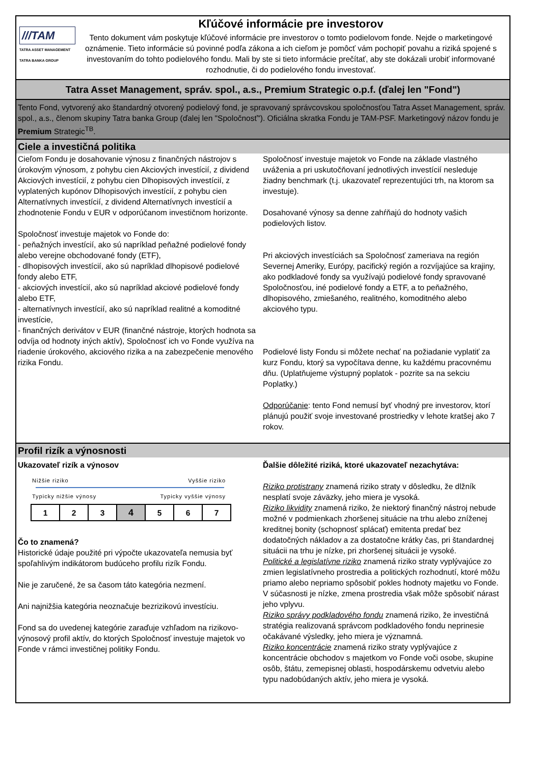///TAM
TATRA ASSET MANAGEMENT
TATRA BANKA GROUP
Kľúčové informácie pre investorov
Tento dokument vám poskytuje kľúčové informácie pre investorov o tomto podielovom fonde. Nejde o marketingové oznámenie. Tieto informácie sú povinné podľa zákona a ich cieľom je pomôcť vám pochopiť povahu a riziká spojené s investovaním do tohto podielového fondu. Mali by ste si tieto informácie prečítať, aby ste dokázali urobiť informované rozhodnutie, či do podielového fondu investovať.
Tatra Asset Management, správ. spol., a.s., Premium Strategic o.p.f. (ďalej len "Fond")
Tento Fond, vytvorený ako štandardný otvorený podielový fond, je spravovaný správcovskou spoločnosťou Tatra Asset Management, správ. spol., a.s., členom skupiny Tatra banka Group (ďalej len "Spoločnosť"). Oficiálna skratka Fondu je TAM-PSF. Marketingový názov fondu je Premium Strategic<sup>TB</sup>.
Ciele a investičná politika
Cieľom Fondu je dosahovanie výnosu z finančných nástrojov s úrokovým výnosom, z pohybu cien Akciových investícií, z dividend Akciových investícií, z pohybu cien Dlhopisových investícií, z vyplatených kupónov Dlhopisových investícií, z pohybu cien Alternatívnych investícií, z dividend Alternatívnych investícií a zhodnotenie Fondu v EUR v odporúčanom investičnom horizonte.
Spoločnosť investuje majetok vo Fonde do:
- peňažných investícií, ako sú napríklad peňažné podielové fondy alebo verejne obchodované fondy (ETF),
- dlhopisových investícií, ako sú napríklad dlhopisové podielové fondy alebo ETF,
- akciových investícií, ako sú napríklad akciové podielové fondy alebo ETF,
- alternatívnych investícií, ako sú napríklad realitné a komoditné investície,
- finančných derivátov v EUR (finančné nástroje, ktorých hodnota sa odvíja od hodnoty iných aktív), Spoločnosť ich vo Fonde využíva na riadenie úrokového, akciového rizika a na zabezpečenie menového rizika Fondu.
Spoločnosť investuje majetok vo Fonde na základe vlastného uváženia a pri uskutočňovaní jednotlivých investícií nesleduje žiadny benchmark (t.j. ukazovateľ reprezentujúci trh, na ktorom sa investuje).
Dosahované výnosy sa denne zahŕňajú do hodnoty vašich podielových listov.
Pri akciových investíciách sa Spoločnosť zameriava na región Severnej Ameriky, Európy, pacifický región a rozvíjajúce sa krajiny, ako podkladové fondy sa využívajú podielové fondy spravované Spoločnosťou, iné podielové fondy a ETF, a to peňažného, dlhopisového, zmiešaného, realitného, komoditného alebo akciového typu.
Podielové listy Fondu si môžete nechať na požiadanie vyplatiť za kurz Fondu, ktorý sa vypočítava denne, ku každému pracovnému dňu. (Uplatňujeme výstupný poplatok - pozrite sa na sekciu Poplatky.)
Odporúčanie: tento Fond nemusí byť vhodný pre investorov, ktorí plánujú použiť svoje investované prostriedky v lehote kratšej ako 7 rokov.
Profil rizík a výnosnosti
Ukazovateľ rizík a výnosov
Nižšie riziko Vyššie riziko
Typicky nižšie výnosy Typicky vyššie výnosy
| 1 | 2 | 3 | 4 | 5 | 6 | 7 |
Čo to znamená?
Historické údaje použité pri výpočte ukazovateľa nemusia byť spoľahlivým indikátorom budúceho profilu rizík Fondu.
Nie je zaručené, že sa časom táto kategória nezmení.
Ani najnižšia kategória neoznačuje bezrizikovú investíciu.
Fond sa do uvedenej kategórie zaraďuje vzhľadom na rizikovo-výnosový profil aktív, do ktorých Spoločnosť investuje majetok vo Fonde v rámci investičnej politiky Fondu.
Ďalšie dôležité riziká, ktoré ukazovateľ nezachytáva:
Riziko protistrany znamená riziko straty v dôsledku, že dlžník nesplatí svoje záväzky, jeho miera je vysoká.
Riziko likvidity znamená riziko, že niektorý finančný nástroj nebude možné v podmienkach zhoršenej situácie na trhu alebo zníženej kreditnej bonity (schopnosť splácať) emitenta predať bez dodatočných nákladov a za dostatočne krátky čas, pri štandardnej situácii na trhu je nízke, pri zhoršenej situácii je vysoké.
Politické a legislatívne riziko znamená riziko straty vyplývajúce zo zmien legislatívneho prostredia a politických rozhodnutí, ktoré môžu priamo alebo nepriamo spôsobiť pokles hodnoty majetku vo Fonde. V súčasnosti je nízke, zmena prostredia však môže spôsobiť nárast jeho vplyvu.
Riziko správy podkladového fondu znamená riziko, že investičná stratégia realizovaná správcom podkladového fondu neprinesie očakávané výsledky, jeho miera je významná.
Riziko koncentrácie znamená riziko straty vyplývajúce z koncentrácie obchodov s majetkom vo Fonde voči osobe, skupine osôb, štátu, zemepisnej oblasti, hospodárskemu odvetviu alebo typu nadobúdaných aktív, jeho miera je vysoká.